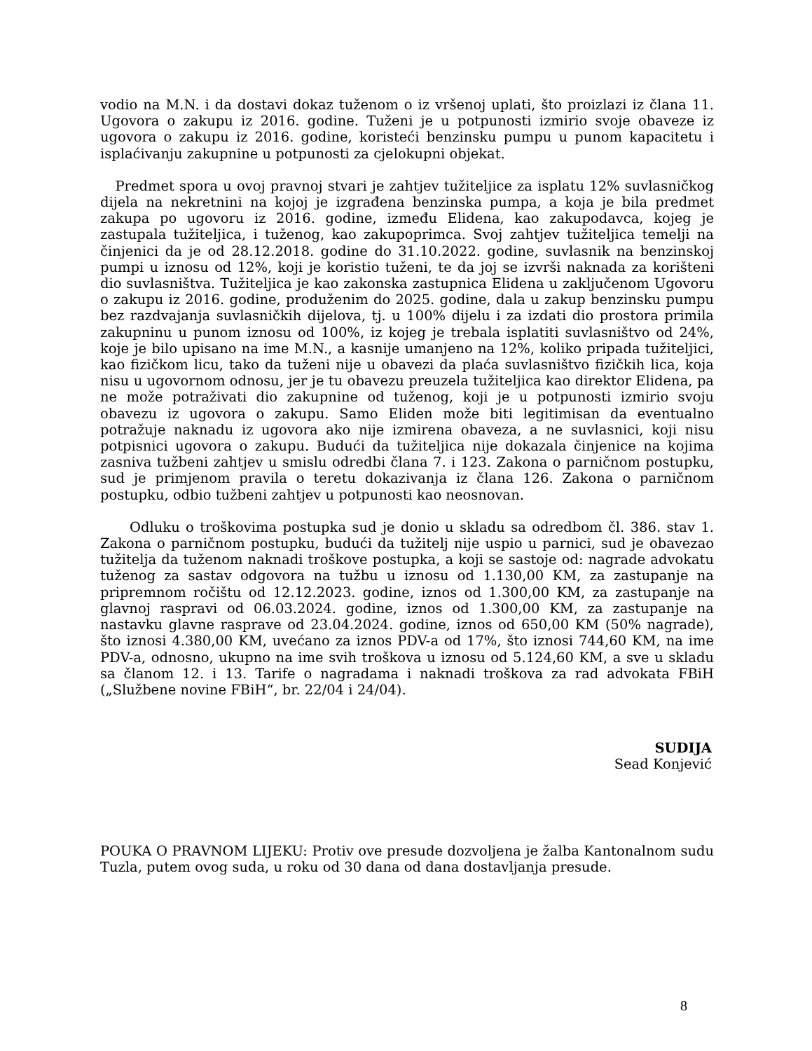vodio na M.N. i da dostavi dokaz tuženom o iz vršenoj uplati, što proizlazi iz člana 11. Ugovora o zakupu iz 2016. godine. Tuženi je u potpunosti izmirio svoje obaveze iz ugovora o zakupu iz 2016. godine, koristeći benzinsku pumpu u punom kapacitetu i isplaćivanju zakupnine u potpunosti za cjelokupni objekat.
Predmet spora u ovoj pravnoj stvari je zahtjev tužiteljice za isplatu 12% suvlasničkog dijela na nekretnini na kojoj je izgrađena benzinska pumpa, a koja je bila predmet zakupa po ugovoru iz 2016. godine, između Elidena, kao zakupodavca, kojeg je zastupala tužiteljica, i tuženog, kao zakupoprimca. Svoj zahtjev tužiteljica temelji na činjenici da je od 28.12.2018. godine do 31.10.2022. godine, suvlasnik na benzinskoj pumpi u iznosu od 12%, koji je koristio tuženi, te da joj se izvrši naknada za korišteni dio suvlasništva. Tužiteljica je kao zakonska zastupnica Elidena u zaključenom Ugovoru o zakupu iz 2016. godine, produženim do 2025. godine, dala u zakup benzinsku pumpu bez razdvajanja suvlasničkih dijelova, tj. u 100% dijelu i za izdati dio prostora primila zakupninu u punom iznosu od 100%, iz kojeg je trebala isplatiti suvlasništvo od 24%, koje je bilo upisano na ime M.N., a kasnije umanjeno na 12%, koliko pripada tužiteljici, kao fizičkom licu, tako da tuženi nije u obavezi da plaća suvlasništvo fizičkih lica, koja nisu u ugovornom odnosu, jer je tu obavezu preuzela tužiteljica kao direktor Elidena, pa ne može potraživati dio zakupnine od tuženog, koji je u potpunosti izmirio svoju obavezu iz ugovora o zakupu. Samo Eliden može biti legitimisan da eventualno potražuje naknadu iz ugovora ako nije izmirena obaveza, a ne suvlasnici, koji nisu potpisnici ugovora o zakupu. Budući da tužiteljica nije dokazala činjenice na kojima zasniva tužbeni zahtjev u smislu odredbi člana 7. i 123. Zakona o parničnom postupku, sud je primjenom pravila o teretu dokazivanja iz člana 126. Zakona o parničnom postupku, odbio tužbeni zahtjev u potpunosti kao neosnovan.
Odluku o troškovima postupka sud je donio u skladu sa odredbom čl. 386. stav 1. Zakona o parničnom postupku, budući da tužitelj nije uspio u parnici, sud je obavezao tužitelja da tuženom naknadi troškove postupka, a koji se sastoje od: nagrade advokatu tuženog za sastav odgovora na tužbu u iznosu od 1.130,00 KM, za zastupanje na pripremnom ročištu od 12.12.2023. godine, iznos od 1.300,00 KM, za zastupanje na glavnoj raspravi od 06.03.2024. godine, iznos od 1.300,00 KM, za zastupanje na nastavku glavne rasprave od 23.04.2024. godine, iznos od 650,00 KM (50% nagrade), što iznosi 4.380,00 KM, uvećano za iznos PDV-a od 17%, što iznosi 744,60 KM, na ime PDV-a, odnosno, ukupno na ime svih troškova u iznosu od 5.124,60 KM, a sve u skladu sa članom 12. i 13. Tarife o nagradama i naknadi troškova za rad advokata FBiH („Službene novine FBiH“, br. 22/04 i 24/04).
SUDIJA
Sead Konjević
POUKA O PRAVNOM LIJEKU: Protiv ove presude dozvoljena je žalba Kantonalnom sudu Tuzla, putem ovog suda, u roku od 30 dana od dana dostavljanja presude.
8